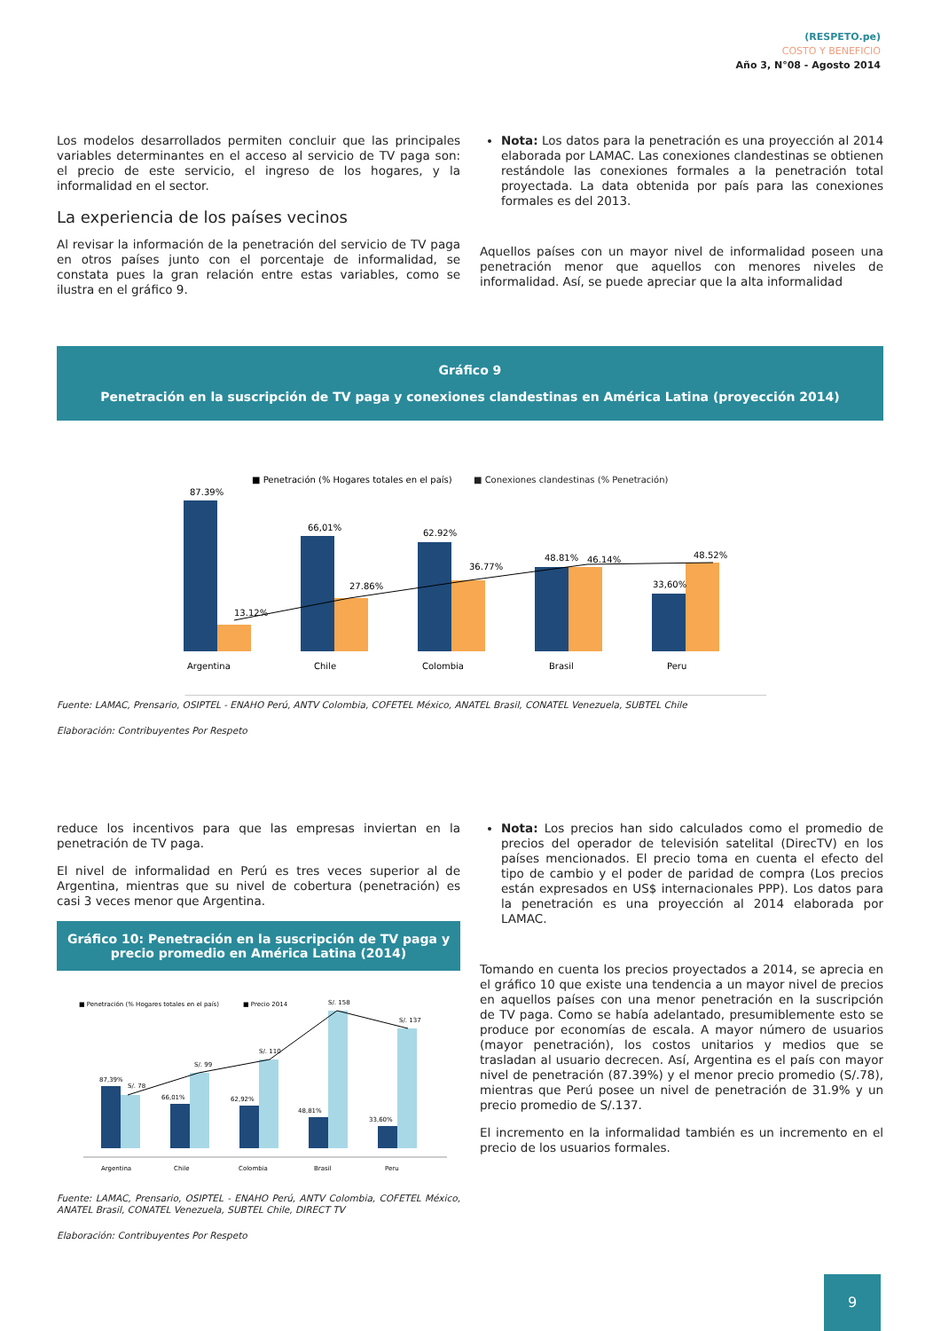(RESPETO.pe)
COSTO Y BENEFICIO
Año 3, N°08 - Agosto 2014
Los modelos desarrollados permiten concluir que las principales variables determinantes en el acceso al servicio de TV paga son: el precio de este servicio, el ingreso de los hogares, y la informalidad en el sector.
La experiencia de los países vecinos
Al revisar la información de la penetración del servicio de TV paga en otros países junto con el porcentaje de informalidad, se constata pues la gran relación entre estas variables, como se ilustra en el gráfico 9.
Nota: Los datos para la penetración es una proyección al 2014 elaborada por LAMAC. Las conexiones clandestinas se obtienen restándole las conexiones formales a la penetración total proyectada. La data obtenida por país para las conexiones formales es del 2013.
Aquellos países con un mayor nivel de informalidad poseen una penetración menor que aquellos con menores niveles de informalidad. Así, se puede apreciar que la alta informalidad
Gráfico 9
Penetración en la suscripción de TV paga y conexiones clandestinas en América Latina (proyección 2014)
■ Penetración (% Hogares totales en el país)
■ Conexiones clandestinas (% Penetración)
87.39%
13.12%
66,01%
27.86%
62.92%
36.77%
48.81%
46.14%
33,60%
48.52%
Argentina
Chile
Colombia
Brasil
Peru
Fuente: LAMAC, Prensario, OSIPTEL - ENAHO Perú, ANTV Colombia, COFETEL México, ANATEL Brasil, CONATEL Venezuela, SUBTEL Chile
Elaboración: Contribuyentes Por Respeto
reduce los incentivos para que las empresas inviertan en la penetración de TV paga.
El nivel de informalidad en Perú es tres veces superior al de Argentina, mientras que su nivel de cobertura (penetración) es casi 3 veces menor que Argentina.
Gráfico 10: Penetración en la suscripción de TV paga y precio promedio en América Latina (2014)
■ Penetración (% Hogares totales en el país)
■ Precio 2014
87,39%
S/. 78
66,01%
S/. 99
62,92%
S/. 110
48,81%
S/. 158
33,60%
S/. 137
Argentina
Chile
Colombia
Brasil
Peru
Fuente: LAMAC, Prensario, OSIPTEL - ENAHO Perú, ANTV Colombia, COFETEL México, ANATEL Brasil, CONATEL Venezuela, SUBTEL Chile, DIRECT TV
Elaboración: Contribuyentes Por Respeto
Nota: Los precios han sido calculados como el promedio de precios del operador de televisión satelital (DirecTV) en los países mencionados. El precio toma en cuenta el efecto del tipo de cambio y el poder de paridad de compra (Los precios están expresados en US$ internacionales PPP). Los datos para la penetración es una proyección al 2014 elaborada por LAMAC.
Tomando en cuenta los precios proyectados a 2014, se aprecia en el gráfico 10 que existe una tendencia a un mayor nivel de precios en aquellos países con una menor penetración en la suscripción de TV paga. Como se había adelantado, presumiblemente esto se produce por economías de escala. A mayor número de usuarios (mayor penetración), los costos unitarios y medios que se trasladan al usuario decrecen. Así, Argentina es el país con mayor nivel de penetración (87.39%) y el menor precio promedio (S/.78), mientras que Perú posee un nivel de penetración de 31.9% y un precio promedio de S/.137.
El incremento en la informalidad también es un incremento en el precio de los usuarios formales.
9